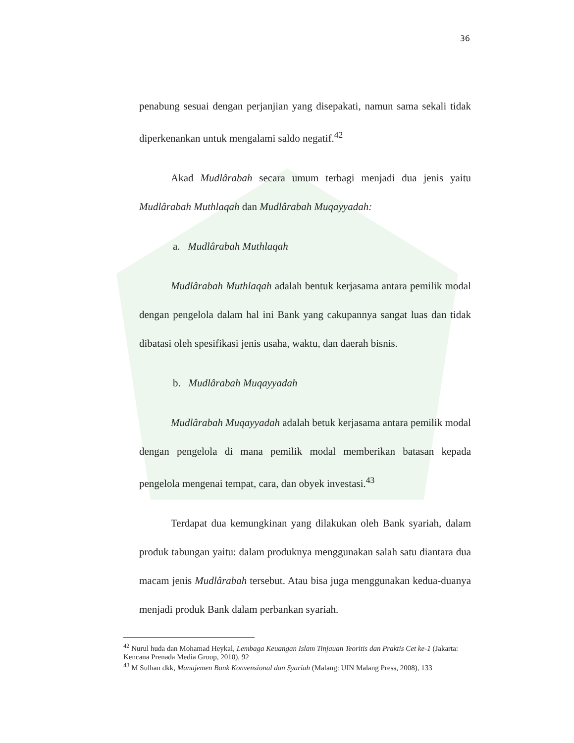36
penabung sesuai dengan perjanjian yang disepakati, namun sama sekali tidak diperkenankan untuk mengalami saldo negatif.<sup>42</sup>
Akad Mudlârabah secara umum terbagi menjadi dua jenis yaitu Mudlârabah Muthlaqah dan Mudlârabah Muqayyadah:
a. Mudlârabah Muthlaqah
Mudlârabah Muthlaqah adalah bentuk kerjasama antara pemilik modal dengan pengelola dalam hal ini Bank yang cakupannya sangat luas dan tidak dibatasi oleh spesifikasi jenis usaha, waktu, dan daerah bisnis.
b. Mudlârabah Muqayyadah
Mudlârabah Muqayyadah adalah betuk kerjasama antara pemilik modal dengan pengelola di mana pemilik modal memberikan batasan kepada pengelola mengenai tempat, cara, dan obyek investasi.<sup>43</sup>
Terdapat dua kemungkinan yang dilakukan oleh Bank syariah, dalam produk tabungan yaitu: dalam produknya menggunakan salah satu diantara dua macam jenis Mudlârabah tersebut. Atau bisa juga menggunakan kedua-duanya menjadi produk Bank dalam perbankan syariah.
<sup>42</sup> Nurul huda dan Mohamad Heykal, Lembaga Keuangan Islam Tinjauan Teoritis dan Praktis Cet ke-1 (Jakarta: Kencana Prenada Media Group, 2010), 92
<sup>43</sup> M Sulhan dkk, Manajemen Bank Konvensional dan Syariah (Malang: UIN Malang Press, 2008), 133